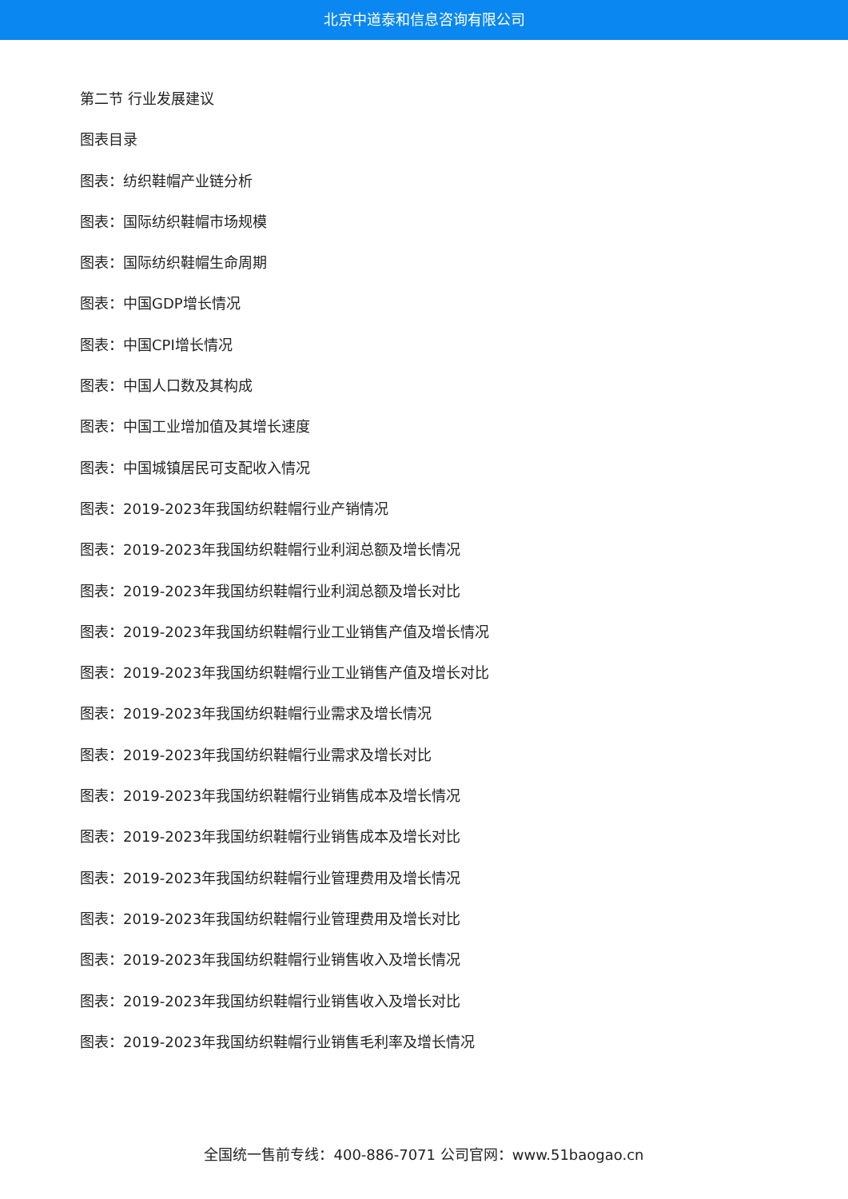北京中道泰和信息咨询有限公司
第二节 行业发展建议
图表目录
图表：纺织鞋帽产业链分析
图表：国际纺织鞋帽市场规模
图表：国际纺织鞋帽生命周期
图表：中国GDP增长情况
图表：中国CPI增长情况
图表：中国人口数及其构成
图表：中国工业增加值及其增长速度
图表：中国城镇居民可支配收入情况
图表：2019-2023年我国纺织鞋帽行业产销情况
图表：2019-2023年我国纺织鞋帽行业利润总额及增长情况
图表：2019-2023年我国纺织鞋帽行业利润总额及增长对比
图表：2019-2023年我国纺织鞋帽行业工业销售产值及增长情况
图表：2019-2023年我国纺织鞋帽行业工业销售产值及增长对比
图表：2019-2023年我国纺织鞋帽行业需求及增长情况
图表：2019-2023年我国纺织鞋帽行业需求及增长对比
图表：2019-2023年我国纺织鞋帽行业销售成本及增长情况
图表：2019-2023年我国纺织鞋帽行业销售成本及增长对比
图表：2019-2023年我国纺织鞋帽行业管理费用及增长情况
图表：2019-2023年我国纺织鞋帽行业管理费用及增长对比
图表：2019-2023年我国纺织鞋帽行业销售收入及增长情况
图表：2019-2023年我国纺织鞋帽行业销售收入及增长对比
图表：2019-2023年我国纺织鞋帽行业销售毛利率及增长情况
全国统一售前专线：400-886-7071 公司官网：www.51baogao.cn